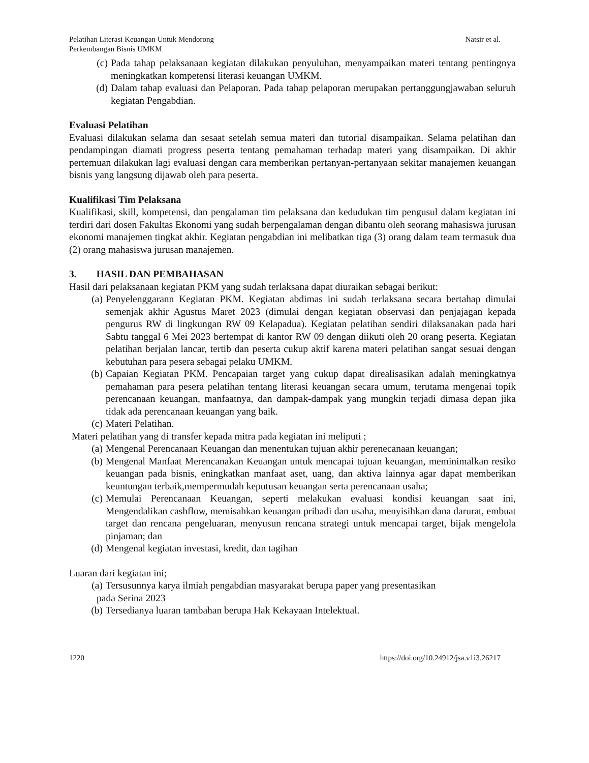Pelatihan Literasi Keuangan Untuk Mendorong
Perkembangan Bisnis UMKM
Natsir et al.
(c) Pada tahap pelaksanaan kegiatan dilakukan penyuluhan, menyampaikan materi tentang pentingnya meningkatkan kompetensi literasi keuangan UMKM.
(d) Dalam tahap evaluasi dan Pelaporan. Pada tahap pelaporan merupakan pertanggungjawaban seluruh kegiatan Pengabdian.
Evaluasi Pelatihan
Evaluasi dilakukan selama dan sesaat setelah semua materi dan tutorial disampaikan. Selama pelatihan dan pendampingan diamati progress peserta tentang pemahaman terhadap materi yang disampaikan. Di akhir pertemuan dilakukan lagi evaluasi dengan cara memberikan pertanyan-pertanyaan sekitar manajemen keuangan bisnis yang langsung dijawab oleh para peserta.
Kualifikasi Tim Pelaksana
Kualifikasi, skill, kompetensi, dan pengalaman tim pelaksana dan kedudukan tim pengusul dalam kegiatan ini terdiri dari dosen Fakultas Ekonomi yang sudah berpengalaman dengan dibantu oleh seorang mahasiswa jurusan ekonomi manajemen tingkat akhir. Kegiatan pengabdian ini melibatkan tiga (3) orang dalam team termasuk dua (2) orang mahasiswa jurusan manajemen.
3. HASIL DAN PEMBAHASAN
Hasil dari pelaksanaan kegiatan PKM yang sudah terlaksana dapat diuraikan sebagai berikut:
(a) Penyelenggarann Kegiatan PKM. Kegiatan abdimas ini sudah terlaksana secara bertahap dimulai semenjak akhir Agustus Maret 2023 (dimulai dengan kegiatan observasi dan penjajagan kepada pengurus RW di lingkungan RW 09 Kelapadua). Kegiatan pelatihan sendiri dilaksanakan pada hari Sabtu tanggal 6 Mei 2023 bertempat di kantor RW 09 dengan diikuti oleh 20 orang peserta. Kegiatan pelatihan berjalan lancar, tertib dan peserta cukup aktif karena materi pelatihan sangat sesuai dengan kebutuhan para pesera sebagai pelaku UMKM.
(b) Capaian Kegiatan PKM. Pencapaian target yang cukup dapat direalisasikan adalah meningkatnya pemahaman para pesera pelatihan tentang literasi keuangan secara umum, terutama mengenai topik perencanaan keuangan, manfaatnya, dan dampak-dampak yang mungkin terjadi dimasa depan jika tidak ada perencanaan keuangan yang baik.
(c) Materi Pelatihan.
Materi pelatihan yang di transfer kepada mitra pada kegiatan ini meliputi ;
(a) Mengenal Perencanaan Keuangan dan menentukan tujuan akhir perenecanaan keuangan;
(b) Mengenal Manfaat Merencanakan Keuangan untuk mencapai tujuan keuangan, meminimalkan resiko keuangan pada bisnis, eningkatkan manfaat aset, uang, dan aktiva lainnya agar dapat memberikan keuntungan terbaik,mempermudah keputusan keuangan serta perencanaan usaha;
(c) Memulai Perencanaan Keuangan, seperti melakukan evaluasi kondisi keuangan saat ini, Mengendalikan cashflow, memisahkan keuangan pribadi dan usaha, menyisihkan dana darurat, embuat target dan rencana pengeluaran, menyusun rencana strategi untuk mencapai target, bijak mengelola pinjaman; dan
(d) Mengenal kegiatan investasi, kredit, dan tagihan
Luaran dari kegiatan ini;
(a) Tersusunnya karya ilmiah pengabdian masyarakat berupa paper yang presentasikan
pada Serina 2023
(b) Tersedianya luaran tambahan berupa Hak Kekayaan Intelektual.
1220 https://doi.org/10.24912/jsa.v1i3.26217